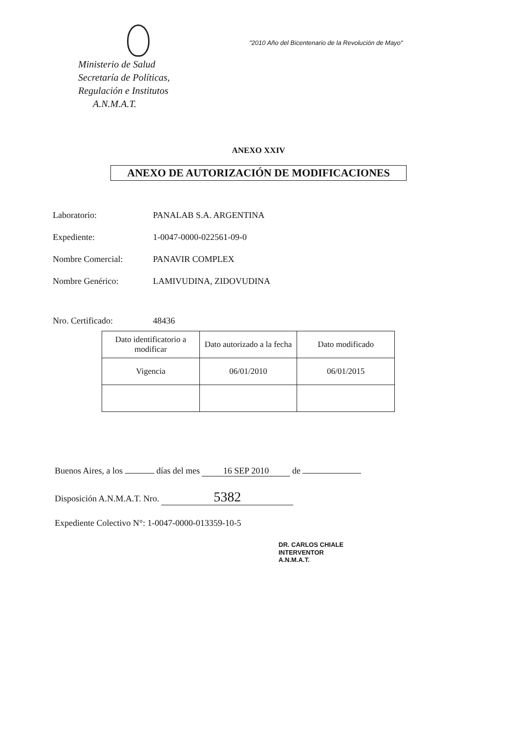Ministerio de Salud
Secretaría de Políticas,
Regulación e Institutos
A.N.M.A.T.
"2010 Año del Bicentenario de la Revolución de Mayo"
ANEXO XXIV
ANEXO DE AUTORIZACIÓN DE MODIFICACIONES
Laboratorio: PANALAB S.A. ARGENTINA
Expediente: 1-0047-0000-022561-09-0
Nombre Comercial: PANAVIR COMPLEX
Nombre Genérico: LAMIVUDINA, ZIDOVUDINA
Nro. Certificado: 48436
| Dato identificatorio a modificar | Dato autorizado a la fecha | Dato modificado |
| --- | --- | --- |
| Vigencia | 06/01/2010 | 06/01/2015 |
Buenos Aires, a los días del mes 16 SEP 2010 de
Disposición A.N.M.A.T. Nro. 5382
Expediente Colectivo N°: 1-0047-0000-013359-10-5
DR. CARLOS CHIALE
INTERVENTOR
A.N.M.A.T.